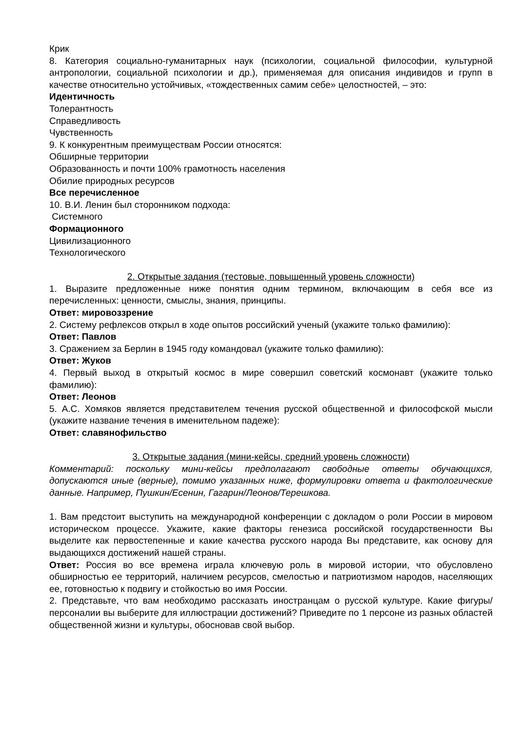Крик
8. Категория социально-гуманитарных наук (психологии, социальной философии, культурной антропологии, социальной психологии и др.), применяемая для описания индивидов и групп в качестве относительно устойчивых, «тождественных самим себе» целостностей, – это:
Идентичность
Толерантность
Справедливость
Чувственность
9. К конкурентным преимуществам России относятся:
Обширные территории
Образованность и почти 100% грамотность населения
Обилие природных ресурсов
Все перечисленное
10. В.И. Ленин был сторонником подхода:
Системного
Формационного
Цивилизационного
Технологического
2. Открытые задания (тестовые, повышенный уровень сложности)
1. Выразите предложенные ниже понятия одним термином, включающим в себя все из перечисленных: ценности, смыслы, знания, принципы.
Ответ: мировоззрение
2. Систему рефлексов открыл в ходе опытов российский ученый (укажите только фамилию):
Ответ: Павлов
3. Сражением за Берлин в 1945 году командовал (укажите только фамилию):
Ответ: Жуков
4. Первый выход в открытый космос в мире совершил советский космонавт (укажите только фамилию):
Ответ: Леонов
5. А.С. Хомяков является представителем течения русской общественной и философской мысли (укажите название течения в именительном падеже):
Ответ: славянофильство
3. Открытые задания (мини-кейсы, средний уровень сложности)
Комментарий: поскольку мини-кейсы предполагают свободные ответы обучающихся, допускаются иные (верные), помимо указанных ниже, формулировки ответа и фактологические данные. Например, Пушкин/Есенин, Гагарин/Леонов/Терешкова.
1. Вам предстоит выступить на международной конференции с докладом о роли России в мировом историческом процессе. Укажите, какие факторы генезиса российской государственности Вы выделите как первостепенные и какие качества русского народа Вы представите, как основу для выдающихся достижений нашей страны.
Ответ: Россия во все времена играла ключевую роль в мировой истории, что обусловлено обширностью ее территорий, наличием ресурсов, смелостью и патриотизмом народов, населяющих ее, готовностью к подвигу и стойкостью во имя России.
2. Представьте, что вам необходимо рассказать иностранцам о русской культуре. Какие фигуры/персоналии вы выберите для иллюстрации достижений? Приведите по 1 персоне из разных областей общественной жизни и культуры, обосновав свой выбор.